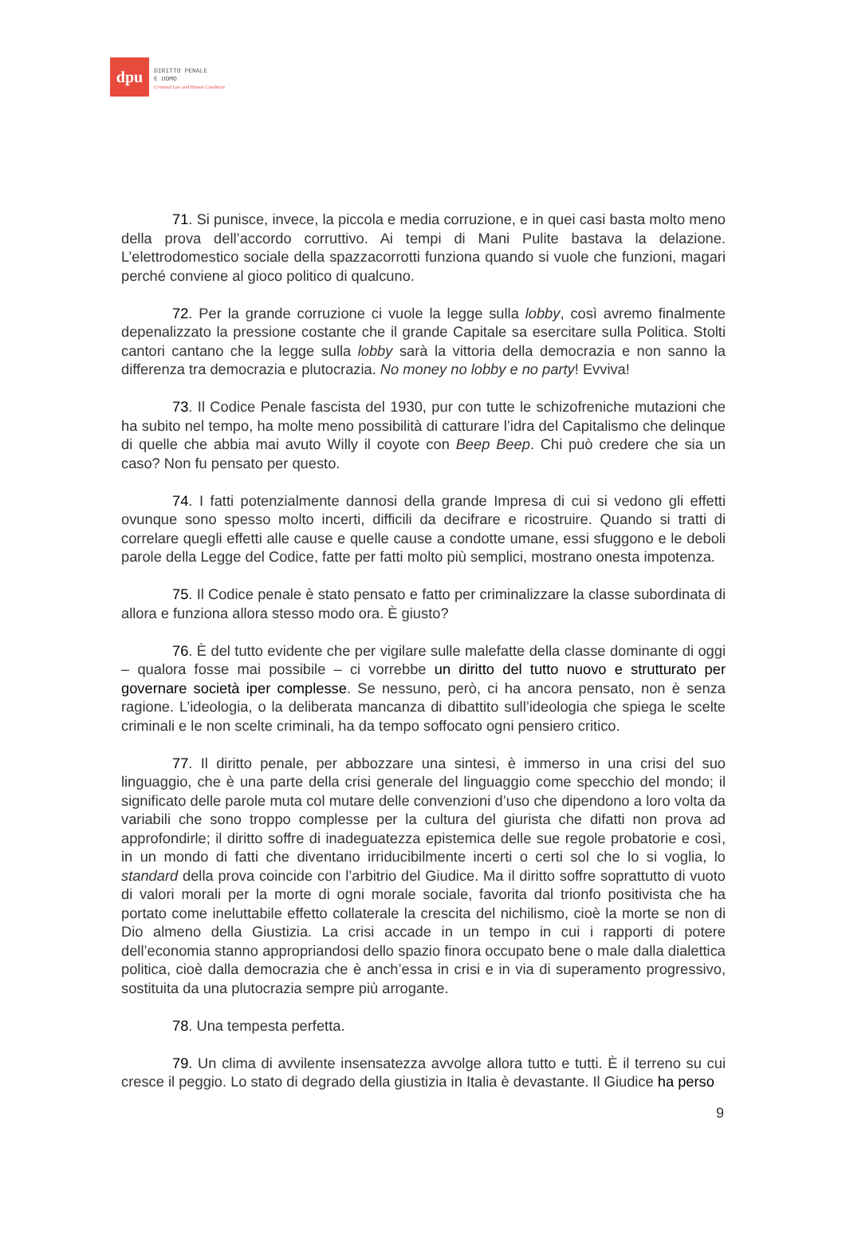dpu
DIRITTO PENALE
E UOMO
Criminal Law and Human Condition
71. Si punisce, invece, la piccola e media corruzione, e in quei casi basta molto meno della prova dell’accordo corruttivo. Ai tempi di Mani Pulite bastava la delazione. L’elettrodomestico sociale della spazzacorrotti funziona quando si vuole che funzioni, magari perché conviene al gioco politico di qualcuno.
72. Per la grande corruzione ci vuole la legge sulla lobby, così avremo finalmente depenalizzato la pressione costante che il grande Capitale sa esercitare sulla Politica. Stolti cantori cantano che la legge sulla lobby sarà la vittoria della democrazia e non sanno la differenza tra democrazia e plutocrazia. No money no lobby e no party! Evviva!
73. Il Codice Penale fascista del 1930, pur con tutte le schizofreniche mutazioni che ha subito nel tempo, ha molte meno possibilità di catturare l’idra del Capitalismo che delinque di quelle che abbia mai avuto Willy il coyote con Beep Beep. Chi può credere che sia un caso? Non fu pensato per questo.
74. I fatti potenzialmente dannosi della grande Impresa di cui si vedono gli effetti ovunque sono spesso molto incerti, difficili da decifrare e ricostruire. Quando si tratti di correlare quegli effetti alle cause e quelle cause a condotte umane, essi sfuggono e le deboli parole della Legge del Codice, fatte per fatti molto più semplici, mostrano onesta impotenza.
75. Il Codice penale è stato pensato e fatto per criminalizzare la classe subordinata di allora e funziona allora stesso modo ora. È giusto?
76. È del tutto evidente che per vigilare sulle malefatte della classe dominante di oggi – qualora fosse mai possibile – ci vorrebbe un diritto del tutto nuovo e strutturato per governare società iper complesse. Se nessuno, però, ci ha ancora pensato, non è senza ragione. L’ideologia, o la deliberata mancanza di dibattito sull’ideologia che spiega le scelte criminali e le non scelte criminali, ha da tempo soffocato ogni pensiero critico.
77. Il diritto penale, per abbozzare una sintesi, è immerso in una crisi del suo linguaggio, che è una parte della crisi generale del linguaggio come specchio del mondo; il significato delle parole muta col mutare delle convenzioni d’uso che dipendono a loro volta da variabili che sono troppo complesse per la cultura del giurista che difatti non prova ad approfondirle; il diritto soffre di inadeguatezza epistemica delle sue regole probatorie e così, in un mondo di fatti che diventano irriducibilmente incerti o certi sol che lo si voglia, lo standard della prova coincide con l’arbitrio del Giudice. Ma il diritto soffre soprattutto di vuoto di valori morali per la morte di ogni morale sociale, favorita dal trionfo positivista che ha portato come ineluttabile effetto collaterale la crescita del nichilismo, cioè la morte se non di Dio almeno della Giustizia. La crisi accade in un tempo in cui i rapporti di potere dell’economia stanno appropriandosi dello spazio finora occupato bene o male dalla dialettica politica, cioè dalla democrazia che è anch’essa in crisi e in via di superamento progressivo, sostituita da una plutocrazia sempre più arrogante.
78. Una tempesta perfetta.
79. Un clima di avvilente insensatezza avvolge allora tutto e tutti. È il terreno su cui cresce il peggio. Lo stato di degrado della giustizia in Italia è devastante. Il Giudice ha perso
9